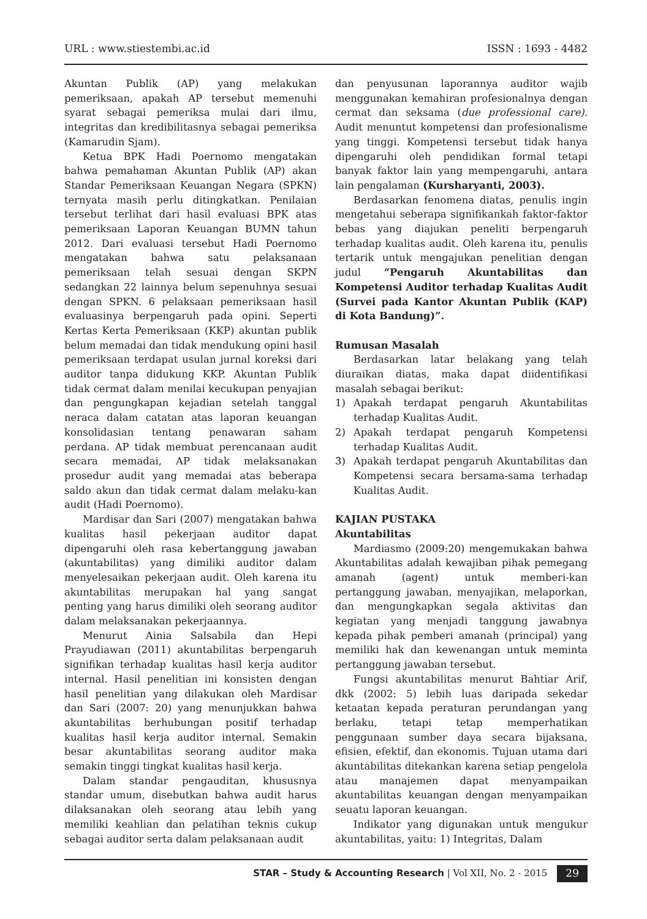URL : www.stiestembi.ac.id ISSN : 1693 - 4482
Akuntan Publik (AP) yang melakukan pemeriksaan, apakah AP tersebut memenuhi syarat sebagai pemeriksa mulai dari ilmu, integritas dan kredibilitasnya sebagai pemeriksa (Kamarudin Sjam).
Ketua BPK Hadi Poernomo mengatakan bahwa pemahaman Akuntan Publik (AP) akan Standar Pemeriksaan Keuangan Negara (SPKN) ternyata masih perlu ditingkatkan. Penilaian tersebut terlihat dari hasil evaluasi BPK atas pemeriksaan Laporan Keuangan BUMN tahun 2012. Dari evaluasi tersebut Hadi Poernomo mengatakan bahwa satu pelaksanaan pemeriksaan telah sesuai dengan SKPN sedangkan 22 lainnya belum sepenuhnya sesuai dengan SPKN. 6 pelaksaan pemeriksaan hasil evaluasinya berpengaruh pada opini. Seperti Kertas Kerta Pemeriksaan (KKP) akuntan publik belum memadai dan tidak mendukung opini hasil pemeriksaan terdapat usulan jurnal koreksi dari auditor tanpa didukung KKP. Akuntan Publik tidak cermat dalam menilai kecukupan penyajian dan pengungkapan kejadian setelah tanggal neraca dalam catatan atas laporan keuangan konsolidasian tentang penawaran saham perdana. AP tidak membuat perencanaan audit secara memadai, AP tidak melaksanakan prosedur audit yang memadai atas beberapa saldo akun dan tidak cermat dalam melaku-kan audit (Hadi Poernomo).
Mardisar dan Sari (2007) mengatakan bahwa kualitas hasil pekerjaan auditor dapat dipengaruhi oleh rasa kebertanggung jawaban (akuntabilitas) yang dimiliki auditor dalam menyelesaikan pekerjaan audit. Oleh karena itu akuntabilitas merupakan hal yang sangat penting yang harus dimiliki oleh seorang auditor dalam melaksanakan pekerjaannya.
Menurut Ainia Salsabila dan Hepi Prayudiawan (2011) akuntabilitas berpengaruh signifikan terhadap kualitas hasil kerja auditor internal. Hasil penelitian ini konsisten dengan hasil penelitian yang dilakukan oleh Mardisar dan Sari (2007: 20) yang menunjukkan bahwa akuntabilitas berhubungan positif terhadap kualitas hasil kerja auditor internal. Semakin besar akuntabilitas seorang auditor maka semakin tinggi tingkat kualitas hasil kerja.
Dalam standar pengauditan, khususnya standar umum, disebutkan bahwa audit harus dilaksanakan oleh seorang atau lebih yang memiliki keahlian dan pelatihan teknis cukup sebagai auditor serta dalam pelaksanaan audit
dan penyusunan laporannya auditor wajib menggunakan kemahiran profesionalnya dengan cermat dan seksama (due professional care). Audit menuntut kompetensi dan profesionalisme yang tinggi. Kompetensi tersebut tidak hanya dipengaruhi oleh pendidikan formal tetapi banyak faktor lain yang mempengaruhi, antara lain pengalaman (Kursharyanti, 2003).
Berdasarkan fenomena diatas, penulis ingin mengetahui seberapa signifikankah faktor-faktor bebas yang diajukan peneliti berpengaruh terhadap kualitas audit. Oleh karena itu, penulis tertarik untuk mengajukan penelitian dengan judul “Pengaruh Akuntabilitas dan Kompetensi Auditor terhadap Kualitas Audit (Survei pada Kantor Akuntan Publik (KAP) di Kota Bandung)”.
Rumusan Masalah
Berdasarkan latar belakang yang telah diuraikan diatas, maka dapat diidentifikasi masalah sebagai berikut:
1) Apakah terdapat pengaruh Akuntabilitas terhadap Kualitas Audit.
2) Apakah terdapat pengaruh Kompetensi terhadap Kualitas Audit.
3) Apakah terdapat pengaruh Akuntabilitas dan Kompetensi secara bersama-sama terhadap Kualitas Audit.
KAJIAN PUSTAKA
Akuntabilitas
Mardiasmo (2009:20) mengemukakan bahwa Akuntabilitas adalah kewajiban pihak pemegang amanah (agent) untuk memberi-kan pertanggung jawaban, menyajikan, melaporkan, dan mengungkapkan segala aktivitas dan kegiatan yang menjadi tanggung jawabnya kepada pihak pemberi amanah (principal) yang memiliki hak dan kewenangan untuk meminta pertanggung jawaban tersebut.
Fungsi akuntabilitas menurut Bahtiar Arif, dkk (2002: 5) lebih luas daripada sekedar ketaatan kepada peraturan perundangan yang berlaku, tetapi tetap memperhatikan penggunaan sumber daya secara bijaksana, efisien, efektif, dan ekonomis. Tujuan utama dari akuntabilitas ditekankan karena setiap pengelola atau manajemen dapat menyampaikan akuntabilitas keuangan dengan menyampaikan seuatu laporan keuangan.
Indikator yang digunakan untuk mengukur akuntabilitas, yaitu: 1) Integritas, Dalam
STAR – Study & Accounting Research | Vol XII, No. 2 - 2015 29